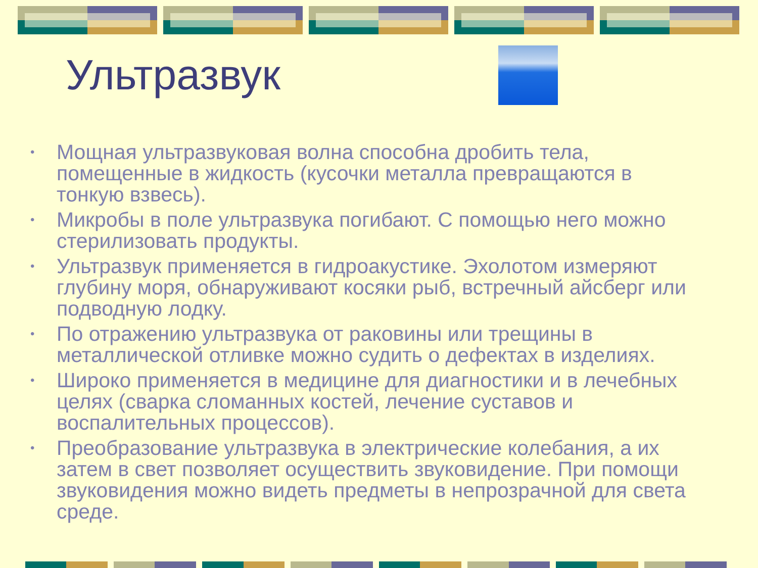Ультразвук
• Мощная ультразвуковая волна способна дробить тела, помещенные в жидкость (кусочки металла превращаются в тонкую взвесь).
• Микробы в поле ультразвука погибают. С помощью него можно стерилизовать продукты.
• Ультразвук применяется в гидроакустике. Эхолотом измеряют глубину моря, обнаруживают косяки рыб, встречный айсберг или подводную лодку.
• По отражению ультразвука от раковины или трещины в металлической отливке можно судить о дефектах в изделиях.
• Широко применяется в медицине для диагностики и в лечебных целях (сварка сломанных костей, лечение суставов и воспалительных процессов).
• Преобразование ультразвука в электрические колебания, а их затем в свет позволяет осуществить звуковидение. При помощи звуковидения можно видеть предметы в непрозрачной для света среде.